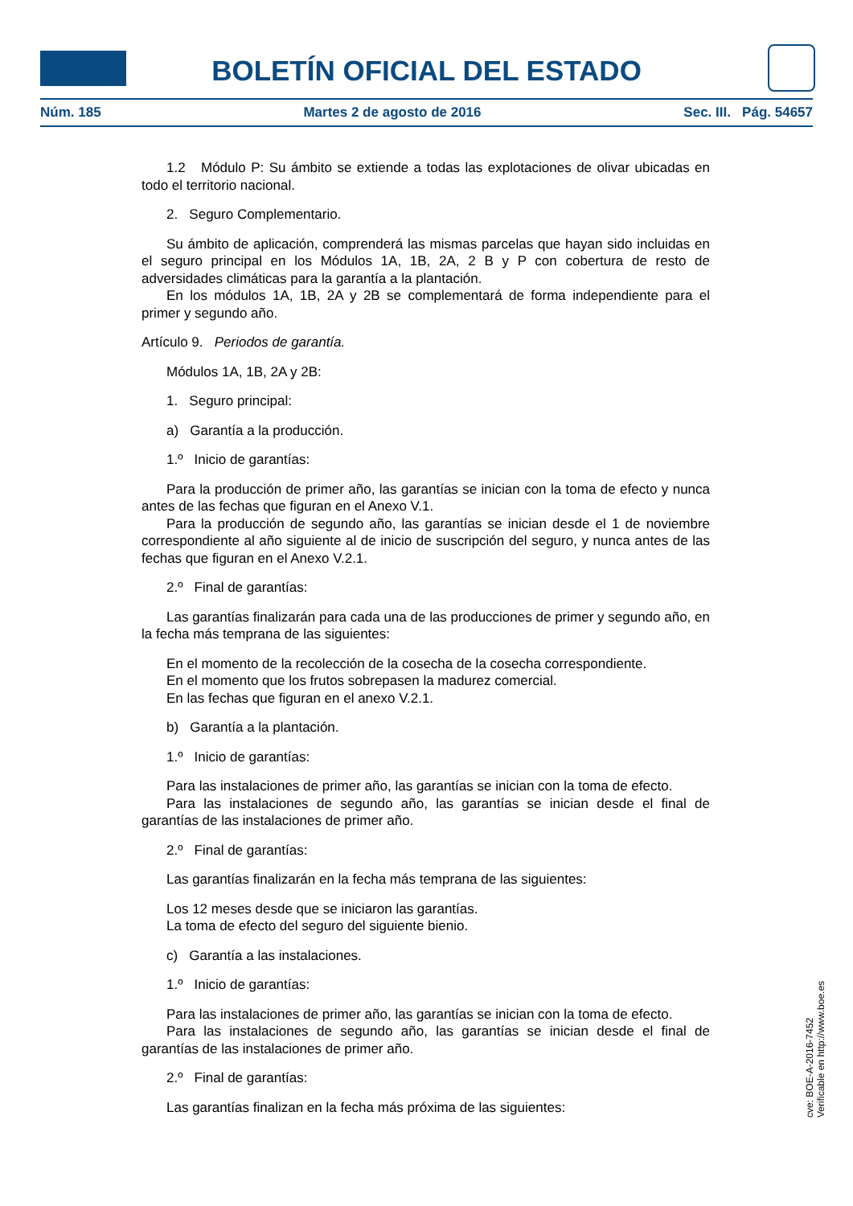BOLETÍN OFICIAL DEL ESTADO
Núm. 185 Martes 2 de agosto de 2016 Sec. III. Pág. 54657
1.2 Módulo P: Su ámbito se extiende a todas las explotaciones de olivar ubicadas en todo el territorio nacional.
2. Seguro Complementario.
Su ámbito de aplicación, comprenderá las mismas parcelas que hayan sido incluidas en el seguro principal en los Módulos 1A, 1B, 2A, 2 B y P con cobertura de resto de adversidades climáticas para la garantía a la plantación.
En los módulos 1A, 1B, 2A y 2B se complementará de forma independiente para el primer y segundo año.
Artículo 9. Periodos de garantía.
Módulos 1A, 1B, 2A y 2B:
1. Seguro principal:
a) Garantía a la producción.
1.º Inicio de garantías:
Para la producción de primer año, las garantías se inician con la toma de efecto y nunca antes de las fechas que figuran en el Anexo V.1.
Para la producción de segundo año, las garantías se inician desde el 1 de noviembre correspondiente al año siguiente al de inicio de suscripción del seguro, y nunca antes de las fechas que figuran en el Anexo V.2.1.
2.º Final de garantías:
Las garantías finalizarán para cada una de las producciones de primer y segundo año, en la fecha más temprana de las siguientes:
En el momento de la recolección de la cosecha de la cosecha correspondiente.
En el momento que los frutos sobrepasen la madurez comercial.
En las fechas que figuran en el anexo V.2.1.
b) Garantía a la plantación.
1.º Inicio de garantías:
Para las instalaciones de primer año, las garantías se inician con la toma de efecto.
Para las instalaciones de segundo año, las garantías se inician desde el final de garantías de las instalaciones de primer año.
2.º Final de garantías:
Las garantías finalizarán en la fecha más temprana de las siguientes:
Los 12 meses desde que se iniciaron las garantías.
La toma de efecto del seguro del siguiente bienio.
c) Garantía a las instalaciones.
1.º Inicio de garantías:
Para las instalaciones de primer año, las garantías se inician con la toma de efecto.
Para las instalaciones de segundo año, las garantías se inician desde el final de garantías de las instalaciones de primer año.
2.º Final de garantías:
Las garantías finalizan en la fecha más próxima de las siguientes:
cve: BOE-A-2016-7452
Verificable en http://www.boe.es